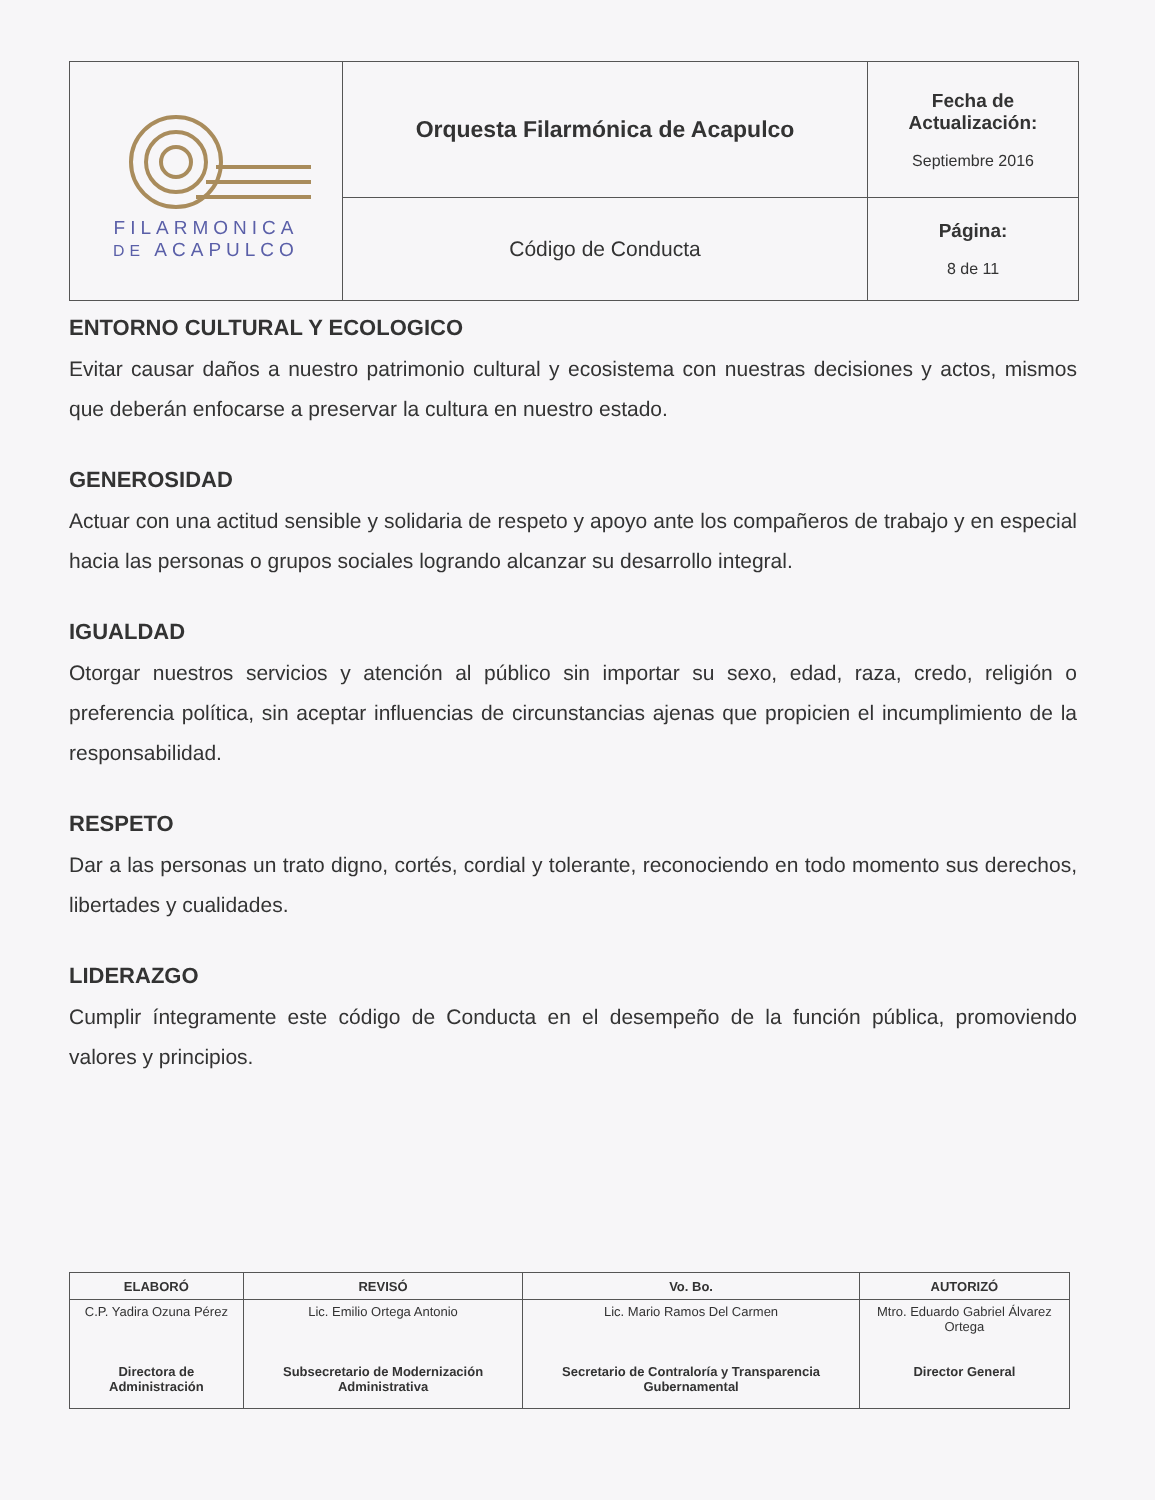| FILARMONICA DE ACAPULCO | Orquesta Filarmónica de Acapulco | Fecha de Actualización: Septiembre 2016 |
| | Código de Conducta | Página: 8 de 11 |
ENTORNO CULTURAL Y ECOLOGICO
Evitar causar daños a nuestro patrimonio cultural y ecosistema con nuestras decisiones y actos, mismos que deberán enfocarse a preservar la cultura en nuestro estado.
GENEROSIDAD
Actuar con una actitud sensible y solidaria de respeto y apoyo ante los compañeros de trabajo y en especial hacia las personas o grupos sociales logrando alcanzar su desarrollo integral.
IGUALDAD
Otorgar nuestros servicios y atención al público sin importar su sexo, edad, raza, credo, religión o preferencia política, sin aceptar influencias de circunstancias ajenas que propicien el incumplimiento de la responsabilidad.
RESPETO
Dar a las personas un trato digno, cortés, cordial y tolerante, reconociendo en todo momento sus derechos, libertades y cualidades.
LIDERAZGO
Cumplir íntegramente este código de Conducta en el desempeño de la función pública, promoviendo valores y principios.
| ELABORÓ | REVISÓ | Vo. Bo. | AUTORIZÓ |
| --- | --- | --- | --- |
| C.P. Yadira Ozuna Pérez Directora de Administración | Lic. Emilio Ortega Antonio Subsecretario de Modernización Administrativa | Lic. Mario Ramos Del Carmen Secretario de Contraloría y Transparencia Gubernamental | Mtro. Eduardo Gabriel Álvarez Ortega Director General |